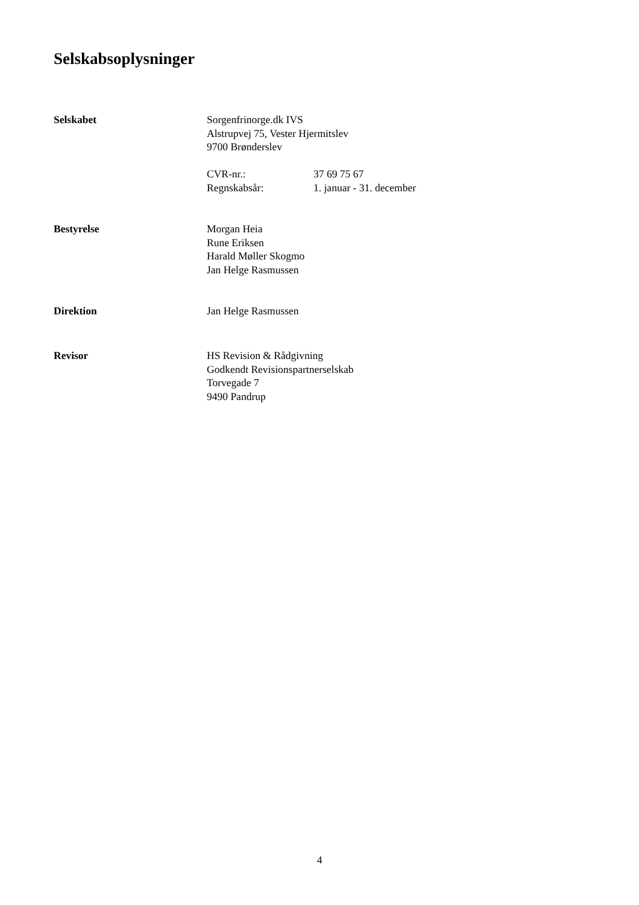Selskabsoplysninger
Selskabet Sorgenfrinorge.dk IVS
Alstrupvej 75, Vester Hjermitslev
9700 Brønderslev
CVR-nr.: 37 69 75 67
Regnskabsår: 1. januar - 31. december
Bestyrelse Morgan Heia
Rune Eriksen
Harald Møller Skogmo
Jan Helge Rasmussen
Direktion Jan Helge Rasmussen
Revisor HS Revision & Rådgivning
Godkendt Revisionspartnerselskab
Torvegade 7
9490 Pandrup
4